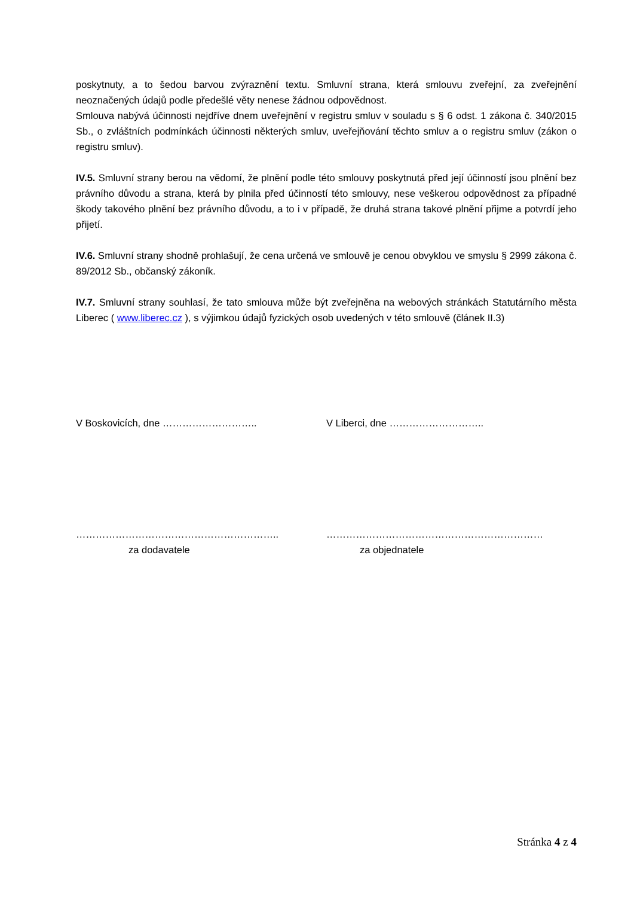poskytnuty, a to šedou barvou zvýraznění textu. Smluvní strana, která smlouvu zveřejní, za zveřejnění neoznačených údajů podle předešlé věty nenese žádnou odpovědnost.
Smlouva nabývá účinnosti nejdříve dnem uveřejnění v registru smluv v souladu s § 6 odst. 1 zákona č. 340/2015 Sb., o zvláštních podmínkách účinnosti některých smluv, uveřejňování těchto smluv a o registru smluv (zákon o registru smluv).
IV.5. Smluvní strany berou na vědomí, že plnění podle této smlouvy poskytnutá před její účinností jsou plnění bez právního důvodu a strana, která by plnila před účinností této smlouvy, nese veškerou odpovědnost za případné škody takového plnění bez právního důvodu, a to i v případě, že druhá strana takové plnění přijme a potvrdí jeho přijetí.
IV.6. Smluvní strany shodně prohlašují, že cena určená ve smlouvě je cenou obvyklou ve smyslu § 2999 zákona č. 89/2012 Sb., občanský zákoník.
IV.7. Smluvní strany souhlasí, že tato smlouva může být zveřejněna na webových stránkách Statutárního města Liberec ( www.liberec.cz ), s výjimkou údajů fyzických osob uvedených v této smlouvě (článek II.3)
V Boskovicích, dne ……………………….. V Liberci, dne ………………………..
…………………………………………………….. …………………………………………………………
za dodavatele za objednatele
Stránka 4 z 4